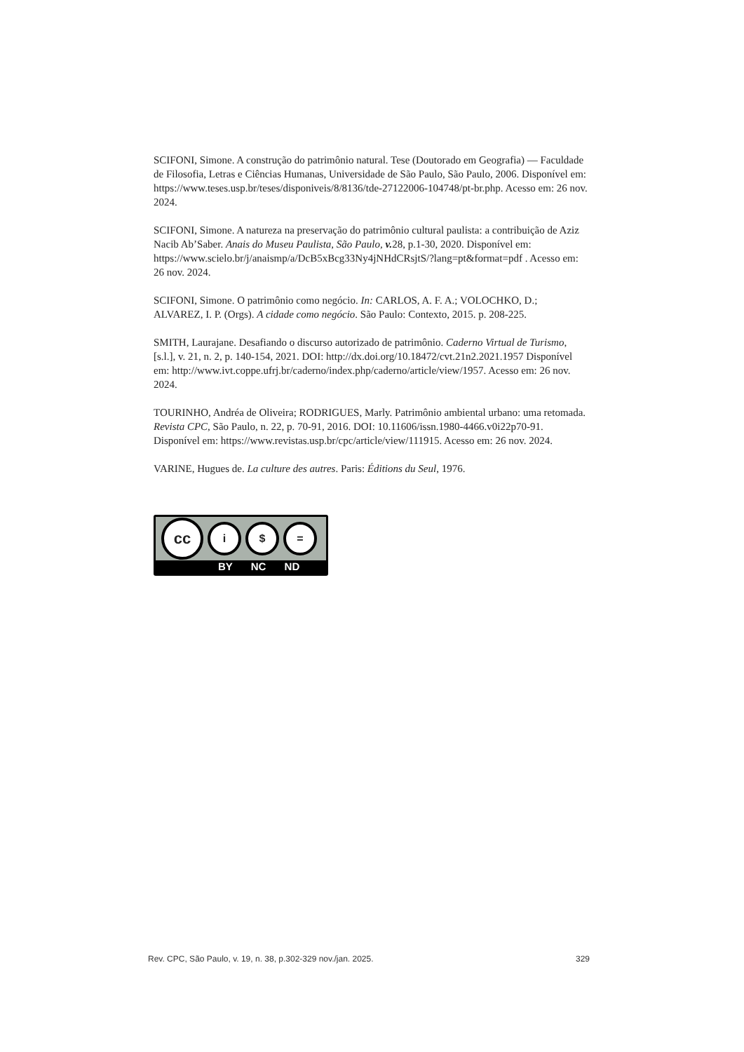SCIFONI, Simone. A construção do patrimônio natural. Tese (Doutorado em Geografia) — Faculdade de Filosofia, Letras e Ciências Humanas, Universidade de São Paulo, São Paulo, 2006. Disponível em: https://www.teses.usp.br/teses/disponiveis/8/8136/tde-27122006-104748/pt-br.php. Acesso em: 26 nov. 2024.
SCIFONI, Simone. A natureza na preservação do patrimônio cultural paulista: a contribuição de Aziz Nacib Ab’Saber. Anais do Museu Paulista, São Paulo, v. 28, p.1-30, 2020. Disponível em: https://www.scielo.br/j/anaismp/a/DcB5xBcg33Ny4jNHdCRsjtS/?lang=pt&format=pdf . Acesso em: 26 nov. 2024.
SCIFONI, Simone. O patrimônio como negócio. In: CARLOS, A. F. A.; VOLOCHKO, D.; ALVAREZ, I. P. (Orgs). A cidade como negócio. São Paulo: Contexto, 2015. p. 208-225.
SMITH, Laurajane. Desafiando o discurso autorizado de patrimônio. Caderno Virtual de Turismo, [s.l.], v. 21, n. 2, p. 140-154, 2021. DOI: http://dx.doi.org/10.18472/cvt.21n2.2021.1957 Disponível em: http://www.ivt.coppe.ufrj.br/caderno/index.php/caderno/article/view/1957. Acesso em: 26 nov. 2024.
TOURINHO, Andréa de Oliveira; RODRIGUES, Marly. Patrimônio ambiental urbano: uma retomada. Revista CPC, São Paulo, n. 22, p. 70-91, 2016. DOI: 10.11606/issn.1980-4466.v0i22p70-91. Disponível em: https://www.revistas.usp.br/cpc/article/view/111915. Acesso em: 26 nov. 2024.
VARINE, Hugues de. La culture des autres. Paris: Éditions du Seul, 1976.
cc
i $ =
BY NC ND
Rev. CPC, São Paulo, v. 19, n. 38, p.302-329 nov./jan. 2025. 329